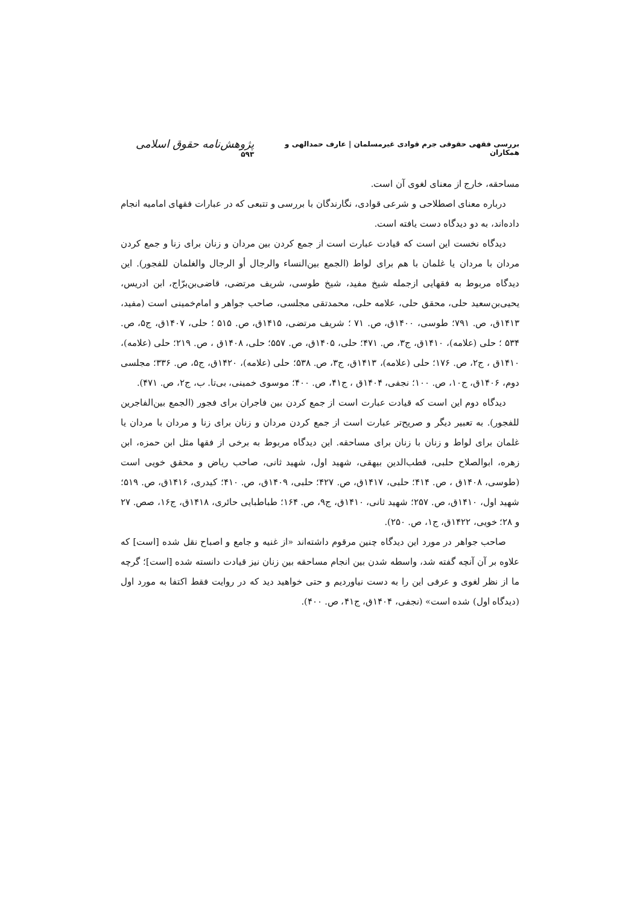بررسی فقهی حقوقی جرم قوادی غیرمسلمان | عارف حمدالهی و همکاران پژوهش‌نامه حقوق اسلامی ۵۹۳
مساحقه، خارج از معنای لغوی آن است.
درباره معنای اصطلاحی و شرعی قوادی، نگارندگان با بررسی و تتبعی که در عبارات فقهای امامیه انجام داده‌اند، به دو دیدگاه دست یافته است.
دیدگاه نخست این است که قیادت عبارت است از جمع کردن بین مردان و زنان برای زنا و جمع کردن مردان با مردان یا غلمان با هم برای لواط (الجمع بین‌النساء والرجال أو الرجال والغلمان للفجور). این دیدگاه مربوط به فقهایی ازجمله شیخ مفید، شیخ طوسی، شریف مرتضی، قاضی‌بن‌برّاج، ابن ادریس، یحیی‌بن‌سعید حلی، محقق حلی، علامه حلی، محمدتقی مجلسی، صاحب جواهر و امام‌خمینی است (مفید، ۱۴۱۳ق، ص. ۷۹۱؛ طوسی، ۱۴۰۰ق، ص. ۷۱ ؛ شریف مرتضی، ۱۴۱۵ق، ص. ۵۱۵ ؛ حلی، ۱۴۰۷ق، ج۵، ص. ۵۳۴ ؛ حلی (علامه)، ۱۴۱۰ق، ج۳، ص. ۴۷۱؛ حلی، ۱۴۰۵ق، ص. ۵۵۷؛ حلی، ۱۴۰۸ق ، ص. ۲۱۹؛ حلی (علامه)، ۱۴۱۰ق ، ج۲، ص. ۱۷۶؛ حلی (علامه)، ۱۴۱۳ق، ج۳، ص. ۵۳۸؛ حلی (علامه)، ۱۴۲۰ق، ج۵، ص. ۳۳۶؛ مجلسی دوم، ۱۴۰۶ق، ج۱۰، ص. ۱۰۰؛ نجفی، ۱۴۰۴ق ، ج۴۱، ص. ۴۰۰؛ موسوی خمینی، بی‌تا. ب، ج۲، ص. ۴۷۱).
دیدگاه دوم این است که قیادت عبارت است از جمع کردن بین فاجران برای فجور (الجمع بین‌الفاجرین للفجور). به تعبیر دیگر و صریح‌تر عبارت است از جمع کردن مردان و زنان برای زنا و مردان با مردان یا غلمان برای لواط و زنان با زنان برای مساحقه. این دیدگاه مربوط به برخی از فقها مثل ابن حمزه، ابن زهره، ابوالصلاح حلبی، قطب‌الدین بیهقی، شهید اول، شهید ثانی، صاحب ریاض و محقق خویی است (طوسی، ۱۴۰۸ق ، ص. ۴۱۴؛ حلبی، ۱۴۱۷ق، ص. ۴۲۷؛ حلبی، ۱۴۰۹ق، ص. ۴۱۰؛ کیدری، ۱۴۱۶ق، ص. ۵۱۹؛ شهید اول، ۱۴۱۰ق، ص. ۲۵۷؛ شهید ثانی، ۱۴۱۰ق، ج۹، ص. ۱۶۴؛ طباطبایی حائری، ۱۴۱۸ق، ج۱۶، صص. ۲۷ و ۲۸؛ خویی، ۱۴۲۲ق، ج۱، ص. ۲۵۰).
صاحب جواهر در مورد این دیدگاه چنین مرقوم داشته‌اند «از غنیه و جامع و اصباح نقل شده [است] که علاوه بر آن آنچه گفته شد، واسطه شدن بین انجام مساحقه بین زنان نیز قیادت دانسته شده [است]؛ گرچه ما از نظر لغوی و عرفی این را به دست نیاوردیم و حتی خواهید دید که در روایت فقط اکتفا به مورد اول (دیدگاه اول) شده است» (نجفی، ۱۴۰۴ق، ج۴۱، ص. ۴۰۰).